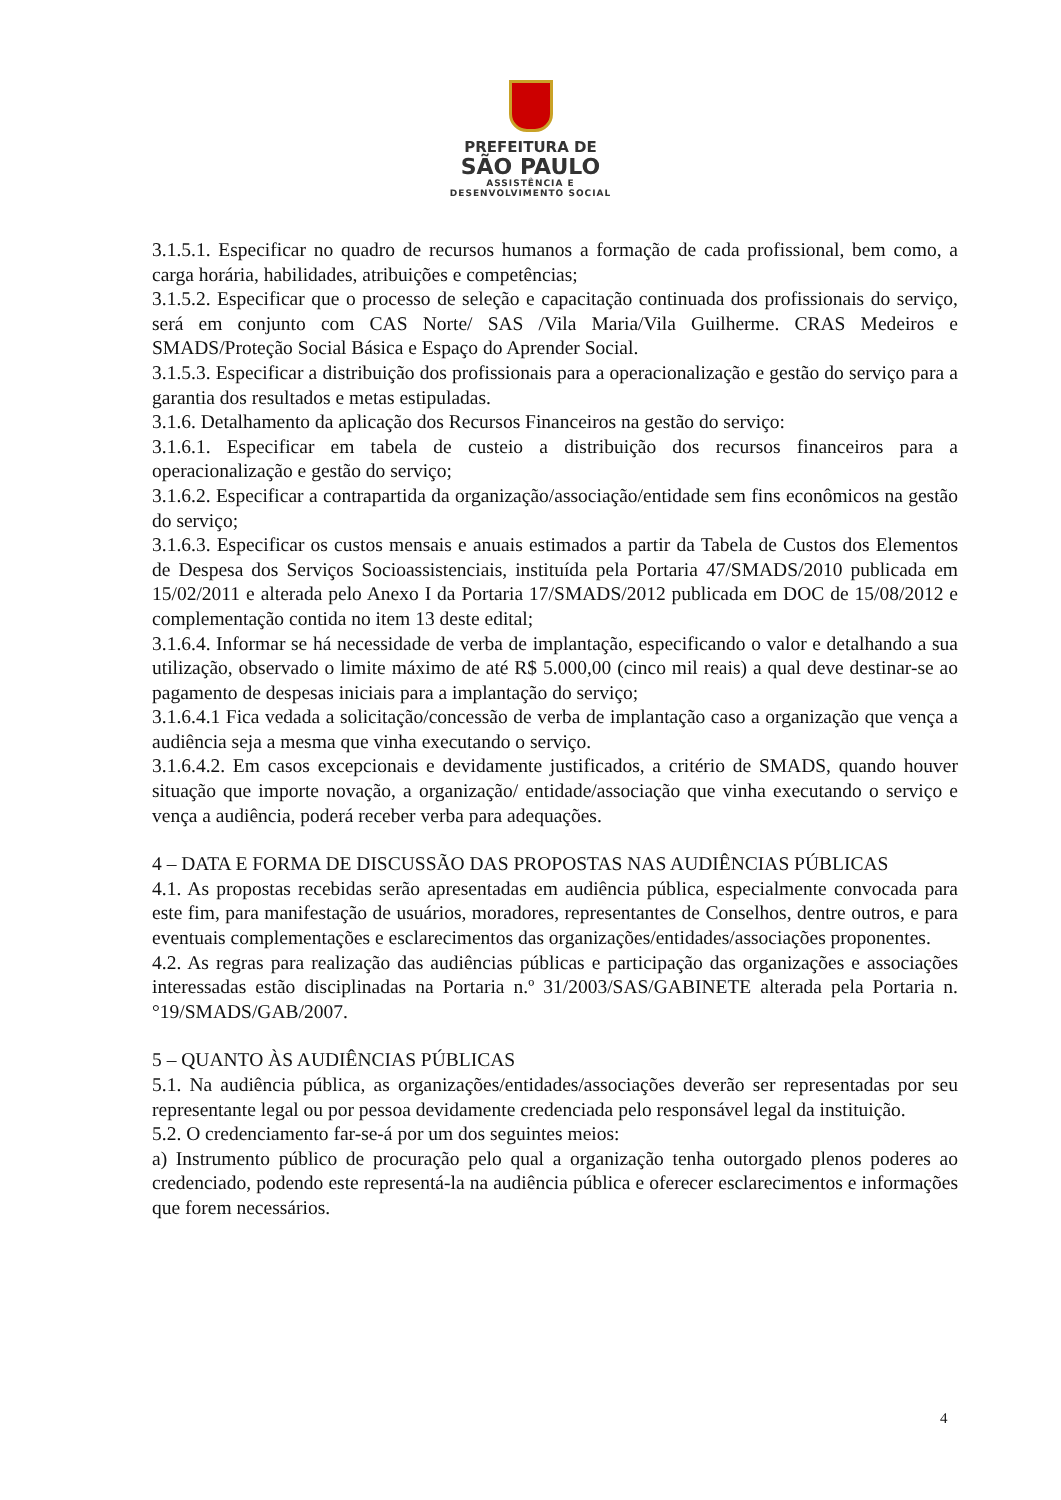PREFEITURA DE
SÃO PAULO
ASSISTÊNCIA E
DESENVOLVIMENTO SOCIAL
3.1.5.1. Especificar no quadro de recursos humanos a formação de cada profissional, bem como, a carga horária, habilidades, atribuições e competências;
3.1.5.2. Especificar que o processo de seleção e capacitação continuada dos profissionais do serviço, será em conjunto com CAS Norte/ SAS /Vila Maria/Vila Guilherme. CRAS Medeiros e SMADS/Proteção Social Básica e Espaço do Aprender Social.
3.1.5.3. Especificar a distribuição dos profissionais para a operacionalização e gestão do serviço para a garantia dos resultados e metas estipuladas.
3.1.6. Detalhamento da aplicação dos Recursos Financeiros na gestão do serviço:
3.1.6.1. Especificar em tabela de custeio a distribuição dos recursos financeiros para a operacionalização e gestão do serviço;
3.1.6.2. Especificar a contrapartida da organização/associação/entidade sem fins econômicos na gestão do serviço;
3.1.6.3. Especificar os custos mensais e anuais estimados a partir da Tabela de Custos dos Elementos de Despesa dos Serviços Socioassistenciais, instituída pela Portaria 47/SMADS/2010 publicada em 15/02/2011 e alterada pelo Anexo I da Portaria 17/SMADS/2012 publicada em DOC de 15/08/2012 e complementação contida no item 13 deste edital;
3.1.6.4. Informar se há necessidade de verba de implantação, especificando o valor e detalhando a sua utilização, observado o limite máximo de até R$ 5.000,00 (cinco mil reais) a qual deve destinar-se ao pagamento de despesas iniciais para a implantação do serviço;
3.1.6.4.1 Fica vedada a solicitação/concessão de verba de implantação caso a organização que vença a audiência seja a mesma que vinha executando o serviço.
3.1.6.4.2. Em casos excepcionais e devidamente justificados, a critério de SMADS, quando houver situação que importe novação, a organização/ entidade/associação que vinha executando o serviço e vença a audiência, poderá receber verba para adequações.
4 – DATA E FORMA DE DISCUSSÃO DAS PROPOSTAS NAS AUDIÊNCIAS PÚBLICAS
4.1. As propostas recebidas serão apresentadas em audiência pública, especialmente convocada para este fim, para manifestação de usuários, moradores, representantes de Conselhos, dentre outros, e para eventuais complementações e esclarecimentos das organizações/entidades/associações proponentes.
4.2. As regras para realização das audiências públicas e participação das organizações e associações interessadas estão disciplinadas na Portaria n.º 31/2003/SAS/GABINETE alterada pela Portaria n.°19/SMADS/GAB/2007.
5 – QUANTO ÀS AUDIÊNCIAS PÚBLICAS
5.1. Na audiência pública, as organizações/entidades/associações deverão ser representadas por seu representante legal ou por pessoa devidamente credenciada pelo responsável legal da instituição.
5.2. O credenciamento far-se-á por um dos seguintes meios:
a) Instrumento público de procuração pelo qual a organização tenha outorgado plenos poderes ao credenciado, podendo este representá-la na audiência pública e oferecer esclarecimentos e informações que forem necessários.
4